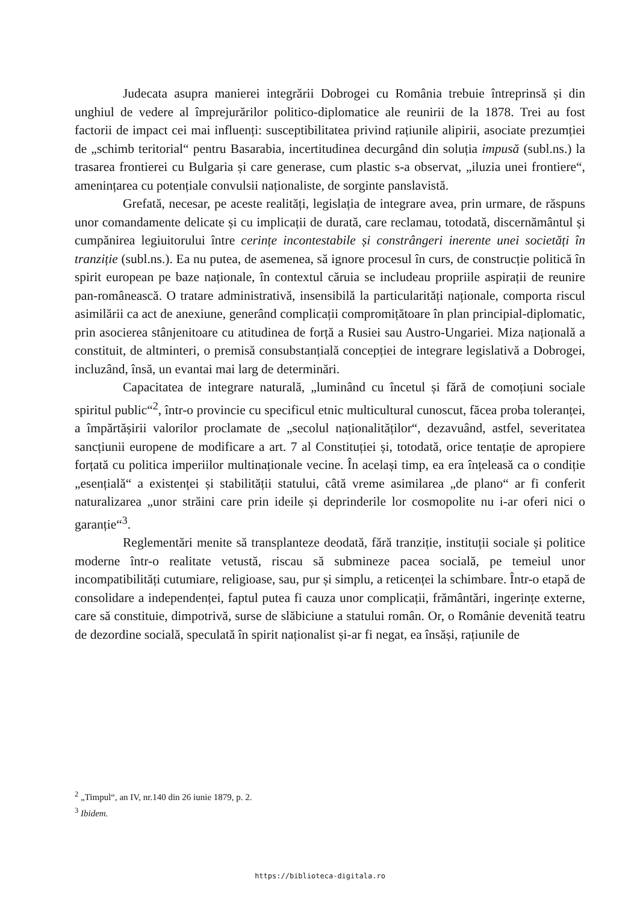Judecata asupra manierei integrării Dobrogei cu România trebuie întreprinsă și din unghiul de vedere al împrejurărilor politico-diplomatice ale reunirii de la 1878. Trei au fost factorii de impact cei mai influenți: susceptibilitatea privind rațiunile alipirii, asociate prezumției de „schimb teritorial“ pentru Basarabia, incertitudinea decurgând din soluția impusă (subl.ns.) la trasarea frontierei cu Bulgaria și care generase, cum plastic s-a observat, „iluzia unei frontiere“, amenințarea cu potențiale convulsii naționaliste, de sorginte panslavistă.
Grefată, necesar, pe aceste realități, legislația de integrare avea, prin urmare, de răspuns unor comandamente delicate și cu implicații de durată, care reclamau, totodată, discernământul și cumpănirea legiuitorului între cerințe incontestabile și constrângeri inerente unei societăți în tranziție (subl.ns.). Ea nu putea, de asemenea, să ignore procesul în curs, de construcție politică în spirit european pe baze naționale, în contextul căruia se includeau propriile aspirații de reunire pan-românească. O tratare administrativă, insensibilă la particularități naționale, comporta riscul asimilării ca act de anexiune, generând complicații compromițătoare în plan principial-diplomatic, prin asocierea stânjenitoare cu atitudinea de forță a Rusiei sau Austro-Ungariei. Miza națională a constituit, de altminteri, o premisă consubstanțială concepției de integrare legislativă a Dobrogei, incluzând, însă, un evantai mai larg de determinări.
Capacitatea de integrare naturală, „luminând cu încetul și fără de comoțiuni sociale spiritul public“<sup>2</sup>, într-o provincie cu specificul etnic multicultural cunoscut, făcea proba toleranței, a împărtășirii valorilor proclamate de „secolul naționalităților“, dezavuând, astfel, severitatea sancțiunii europene de modificare a art. 7 al Constituției și, totodată, orice tentație de apropiere forțată cu politica imperiilor multinaționale vecine. În același timp, ea era înțeleasă ca o condiție „esențială“ a existenței și stabilității statului, câtă vreme asimilarea „de plano“ ar fi conferit naturalizarea „unor străini care prin ideile și deprinderile lor cosmopolite nu i-ar oferi nici o garanție“<sup>3</sup>.
Reglementări menite să transplanteze deodată, fără tranziție, instituții sociale și politice moderne într-o realitate vetustă, riscau să submineze pacea socială, pe temeiul unor incompatibilități cutumiare, religioase, sau, pur și simplu, a reticenței la schimbare. Într-o etapă de consolidare a independenței, faptul putea fi cauza unor complicații, frământări, ingerințe externe, care să constituie, dimpotrivă, surse de slăbiciune a statului român. Or, o Românie devenită teatru de dezordine socială, speculată în spirit naționalist și-ar fi negat, ea însăși, rațiunile de
<sup>2</sup> „Timpul“, an IV, nr.140 din 26 iunie 1879, p. 2.
<sup>3</sup> Ibidem.
https://biblioteca-digitala.ro